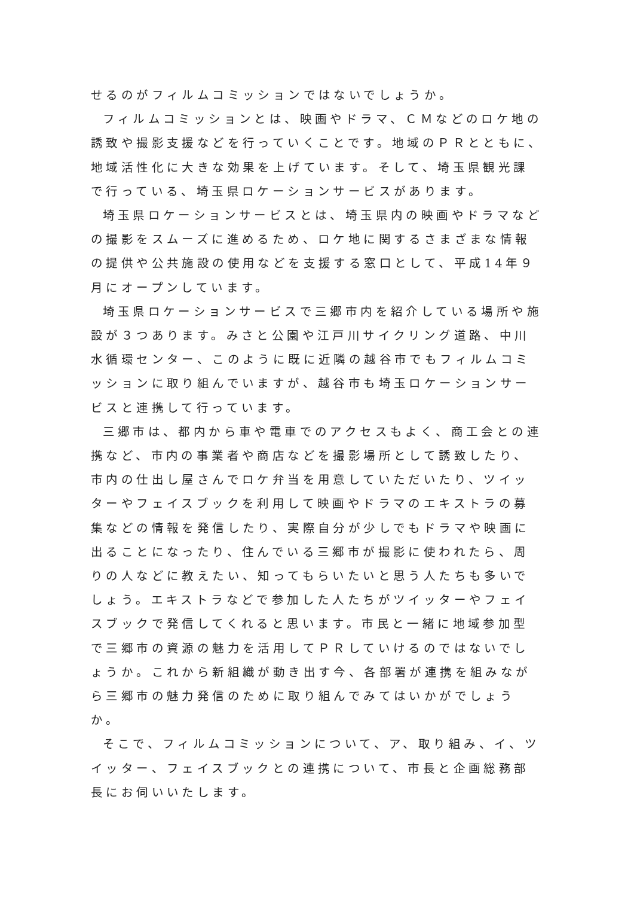せるのがフィルムコミッションではないでしょうか。
フィルムコミッションとは、映画やドラマ、ＣＭなどのロケ地の誘致や撮影支援などを行っていくことです。地域のＰＲとともに、地域活性化に大きな効果を上げています。そして、埼玉県観光課で行っている、埼玉県ロケーションサービスがあります。
埼玉県ロケーションサービスとは、埼玉県内の映画やドラマなどの撮影をスムーズに進めるため、ロケ地に関するさまざまな情報の提供や公共施設の使用などを支援する窓口として、平成14年９月にオープンしています。
埼玉県ロケーションサービスで三郷市内を紹介している場所や施設が３つあります。みさと公園や江戸川サイクリング道路、中川水循環センター、このように既に近隣の越谷市でもフィルムコミッションに取り組んでいますが、越谷市も埼玉ロケーションサービスと連携して行っています。
三郷市は、都内から車や電車でのアクセスもよく、商工会との連携など、市内の事業者や商店などを撮影場所として誘致したり、市内の仕出し屋さんでロケ弁当を用意していただいたり、ツイッターやフェイスブックを利用して映画やドラマのエキストラの募集などの情報を発信したり、実際自分が少しでもドラマや映画に出ることになったり、住んでいる三郷市が撮影に使われたら、周りの人などに教えたい、知ってもらいたいと思う人たちも多いでしょう。エキストラなどで参加した人たちがツイッターやフェイスブックで発信してくれると思います。市民と一緒に地域参加型で三郷市の資源の魅力を活用してＰＲしていけるのではないでしょうか。これから新組織が動き出す今、各部署が連携を組みながら三郷市の魅力発信のために取り組んでみてはいかがでしょうか。
そこで、フィルムコミッションについて、ア、取り組み、イ、ツイッター、フェイスブックとの連携について、市長と企画総務部長にお伺いいたします。